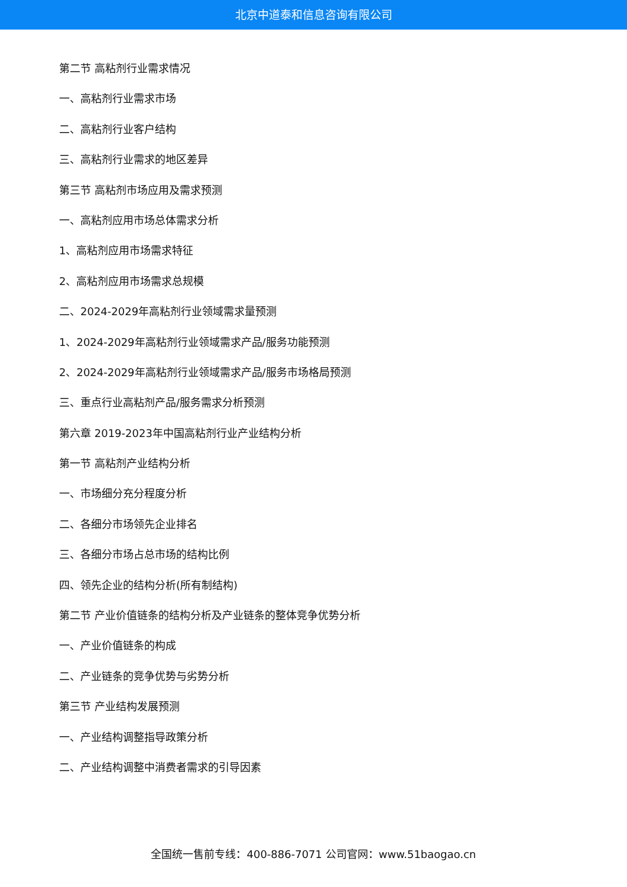北京中道泰和信息咨询有限公司
第二节 高粘剂行业需求情况
一、高粘剂行业需求市场
二、高粘剂行业客户结构
三、高粘剂行业需求的地区差异
第三节 高粘剂市场应用及需求预测
一、高粘剂应用市场总体需求分析
1、高粘剂应用市场需求特征
2、高粘剂应用市场需求总规模
二、2024-2029年高粘剂行业领域需求量预测
1、2024-2029年高粘剂行业领域需求产品/服务功能预测
2、2024-2029年高粘剂行业领域需求产品/服务市场格局预测
三、重点行业高粘剂产品/服务需求分析预测
第六章 2019-2023年中国高粘剂行业产业结构分析
第一节 高粘剂产业结构分析
一、市场细分充分程度分析
二、各细分市场领先企业排名
三、各细分市场占总市场的结构比例
四、领先企业的结构分析(所有制结构)
第二节 产业价值链条的结构分析及产业链条的整体竞争优势分析
一、产业价值链条的构成
二、产业链条的竞争优势与劣势分析
第三节 产业结构发展预测
一、产业结构调整指导政策分析
二、产业结构调整中消费者需求的引导因素
全国统一售前专线：400-886-7071 公司官网：www.51baogao.cn